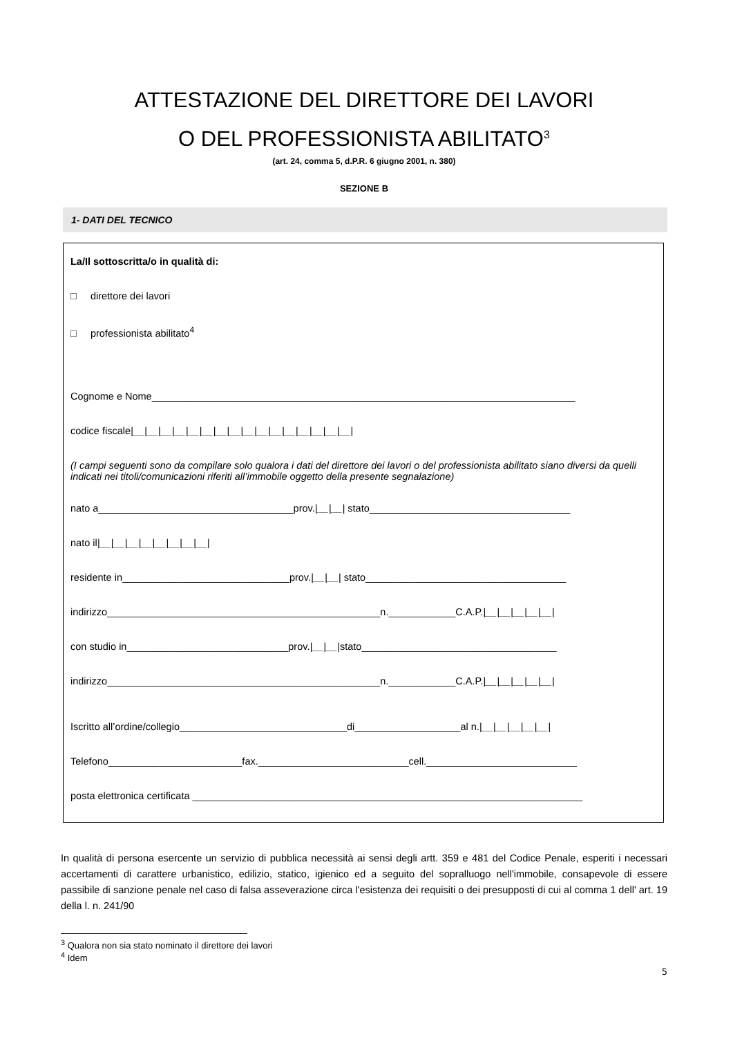ATTESTAZIONE DEL DIRETTORE DEI LAVORI
O DEL PROFESSIONISTA ABILITATO<sup>3</sup>
(art. 24, comma 5, d.P.R. 6 giugno 2001, n. 380)
SEZIONE B
1- DATI DEL TECNICO
La/Il sottoscritta/o in qualità di:
□ direttore dei lavori
□ professionista abilitato<sup>4</sup>
Cognome e Nome____________________________________________________________________________
codice fiscale|__|__|__|__|__|__|__|__|__|__|__|__|__|__|__|__|
(I campi seguenti sono da compilare solo qualora i dati del direttore dei lavori o del professionista abilitato siano diversi da quelli indicati nei titoli/comunicazioni riferiti all’immobile oggetto della presente segnalazione)
nato a___________________________________prov.|__|__| stato____________________________________
nato il|__|__|__|__|__|__|__|__|
residente in______________________________prov.|__|__| stato____________________________________
indirizzo_________________________________________________n.____________C.A.P.|__|__|__|__|__|
con studio in_____________________________prov.|__|__|stato___________________________________
indirizzo_________________________________________________n.____________C.A.P.|__|__|__|__|__|
Iscritto all’ordine/collegio______________________________di___________________al n.|__|__|__|__|__|
Telefono________________________fax.___________________________cell.___________________________
posta elettronica certificata ______________________________________________________________________
In qualità di persona esercente un servizio di pubblica necessità ai sensi degli artt. 359 e 481 del Codice Penale, esperiti i necessari accertamenti di carattere urbanistico, edilizio, statico, igienico ed a seguito del sopralluogo nell'immobile, consapevole di essere passibile di sanzione penale nel caso di falsa asseverazione circa l'esistenza dei requisiti o dei presupposti di cui al comma 1 dell' art. 19 della l. n. 241/90
<sup>3</sup> Qualora non sia stato nominato il direttore dei lavori
<sup>4</sup> Idem
5